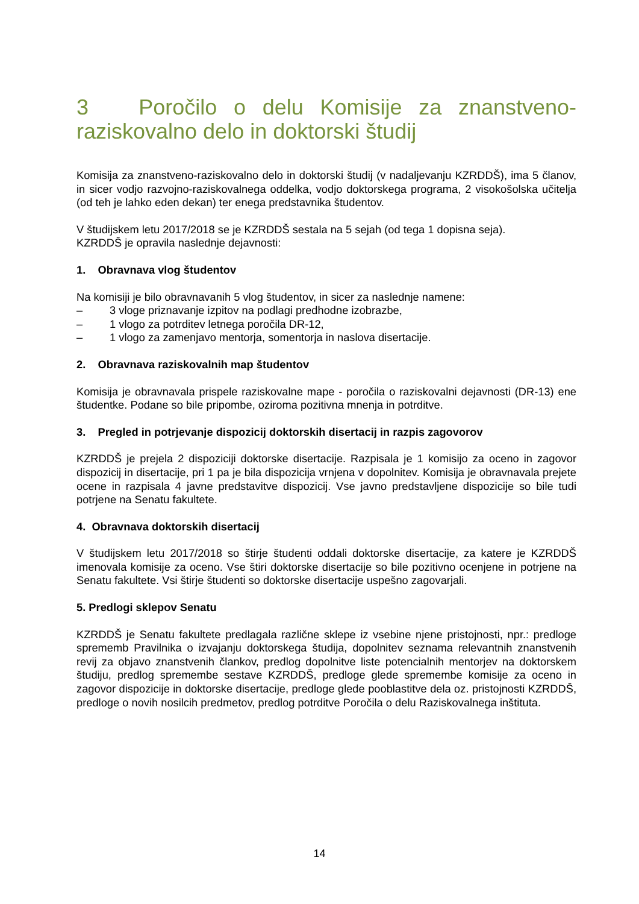3 Poročilo o delu Komisije za znanstveno-raziskovalno delo in doktorski študij
Komisija za znanstveno-raziskovalno delo in doktorski študij (v nadaljevanju KZRDDŠ), ima 5 članov, in sicer vodjo razvojno-raziskovalnega oddelka, vodjo doktorskega programa, 2 visokošolska učitelja (od teh je lahko eden dekan) ter enega predstavnika študentov.
V študijskem letu 2017/2018 se je KZRDDŠ sestala na 5 sejah (od tega 1 dopisna seja).
KZRDDŠ je opravila naslednje dejavnosti:
1. Obravnava vlog študentov
Na komisiji je bilo obravnavanih 5 vlog študentov, in sicer za naslednje namene:
– 3 vloge priznavanje izpitov na podlagi predhodne izobrazbe,
– 1 vlogo za potrditev letnega poročila DR-12,
– 1 vlogo za zamenjavo mentorja, somentorja in naslova disertacije.
2. Obravnava raziskovalnih map študentov
Komisija je obravnavala prispele raziskovalne mape - poročila o raziskovalni dejavnosti (DR-13) ene študentke. Podane so bile pripombe, oziroma pozitivna mnenja in potrditve.
3. Pregled in potrjevanje dispozicij doktorskih disertacij in razpis zagovorov
KZRDDŠ je prejela 2 dispoziciji doktorske disertacije. Razpisala je 1 komisijo za oceno in zagovor dispozicij in disertacije, pri 1 pa je bila dispozicija vrnjena v dopolnitev. Komisija je obravnavala prejete ocene in razpisala 4 javne predstavitve dispozicij. Vse javno predstavljene dispozicije so bile tudi potrjene na Senatu fakultete.
4. Obravnava doktorskih disertacij
V študijskem letu 2017/2018 so štirje študenti oddali doktorske disertacije, za katere je KZRDDŠ imenovala komisije za oceno. Vse štiri doktorske disertacije so bile pozitivno ocenjene in potrjene na Senatu fakultete. Vsi štirje študenti so doktorske disertacije uspešno zagovarjali.
5. Predlogi sklepov Senatu
KZRDDŠ je Senatu fakultete predlagala različne sklepe iz vsebine njene pristojnosti, npr.: predloge sprememb Pravilnika o izvajanju doktorskega študija, dopolnitev seznama relevantnih znanstvenih revij za objavo znanstvenih člankov, predlog dopolnitve liste potencialnih mentorjev na doktorskem študiju, predlog spremembe sestave KZRDDŠ, predloge glede spremembe komisije za oceno in zagovor dispozicije in doktorske disertacije, predloge glede pooblastitve dela oz. pristojnosti KZRDDŠ, predloge o novih nosilcih predmetov, predlog potrditve Poročila o delu Raziskovalnega inštituta.
14